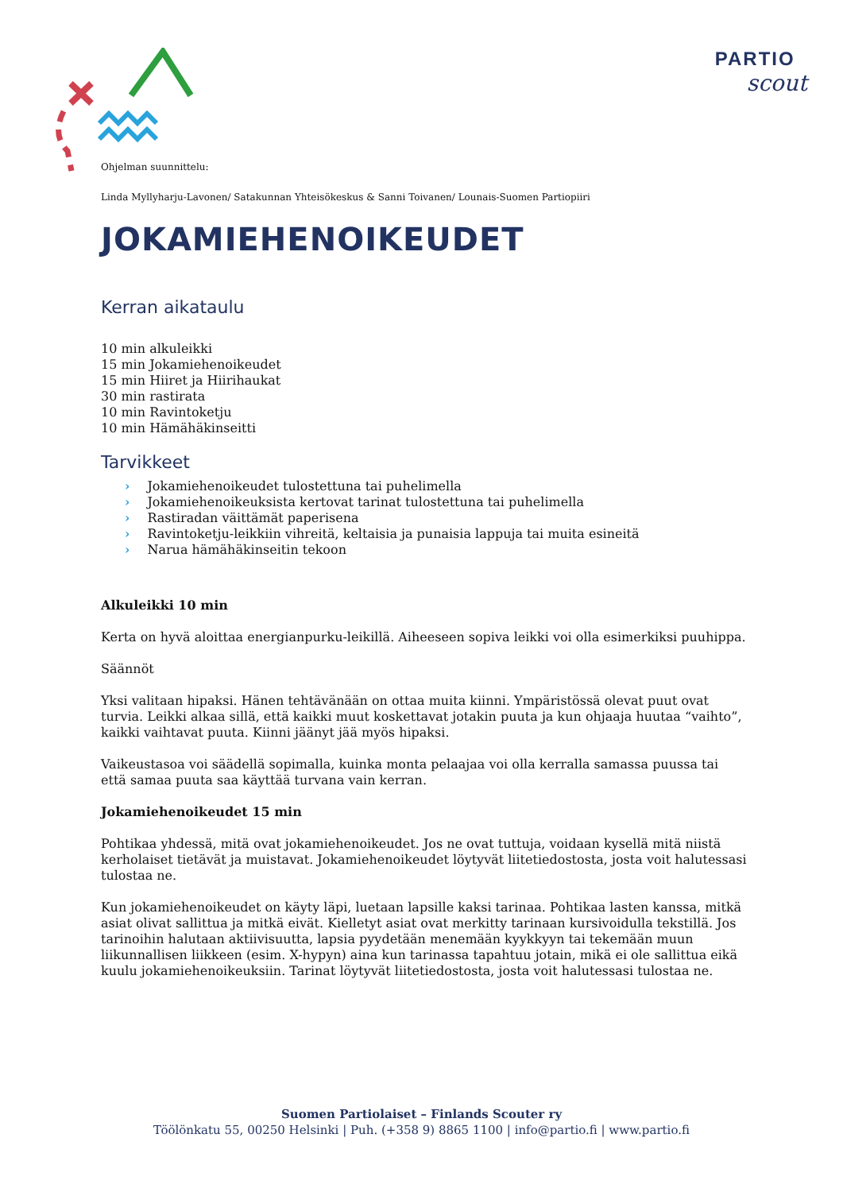PARTIO
scout
Ohjelman suunnittelu:
Linda Myllyharju-Lavonen/ Satakunnan Yhteisökeskus & Sanni Toivanen/ Lounais-Suomen Partiopiiri
JOKAMIEHENOIKEUDET
Kerran aikataulu
10 min alkuleikki
15 min Jokamiehenoikeudet
15 min Hiiret ja Hiirihaukat
30 min rastirata
10 min Ravintoketju
10 min Hämähäkinseitti
Tarvikkeet
› Jokamiehenoikeudet tulostettuna tai puhelimella
› Jokamiehenoikeuksista kertovat tarinat tulostettuna tai puhelimella
› Rastiradan väittämät paperisena
› Ravintoketju-leikkiin vihreitä, keltaisia ja punaisia lappuja tai muita esineitä
› Narua hämähäkinseitin tekoon
Alkuleikki 10 min
Kerta on hyvä aloittaa energianpurku-leikillä. Aiheeseen sopiva leikki voi olla esimerkiksi puuhippa.
Säännöt
Yksi valitaan hipaksi. Hänen tehtävänään on ottaa muita kiinni. Ympäristössä olevat puut ovat turvia. Leikki alkaa sillä, että kaikki muut koskettavat jotakin puuta ja kun ohjaaja huutaa “vaihto”, kaikki vaihtavat puuta. Kiinni jäänyt jää myös hipaksi.
Vaikeustasoa voi säädellä sopimalla, kuinka monta pelaajaa voi olla kerralla samassa puussa tai että samaa puuta saa käyttää turvana vain kerran.
Jokamiehenoikeudet 15 min
Pohtikaa yhdessä, mitä ovat jokamiehenoikeudet. Jos ne ovat tuttuja, voidaan kysellä mitä niistä kerholaiset tietävät ja muistavat. Jokamiehenoikeudet löytyvät liitetiedostosta, josta voit halutessasi tulostaa ne.
Kun jokamiehenoikeudet on käyty läpi, luetaan lapsille kaksi tarinaa. Pohtikaa lasten kanssa, mitkä asiat olivat sallittua ja mitkä eivät. Kielletyt asiat ovat merkitty tarinaan kursivoidulla tekstillä. Jos tarinoihin halutaan aktiivisuutta, lapsia pyydetään menemään kyykkyyn tai tekemään muun liikunnallisen liikkeen (esim. X-hypyn) aina kun tarinassa tapahtuu jotain, mikä ei ole sallittua eikä kuulu jokamiehenoikeuksiin. Tarinat löytyvät liitetiedostosta, josta voit halutessasi tulostaa ne.
Suomen Partiolaiset – Finlands Scouter ry
Töölönkatu 55, 00250 Helsinki | Puh. (+358 9) 8865 1100 | info@partio.fi | www.partio.fi